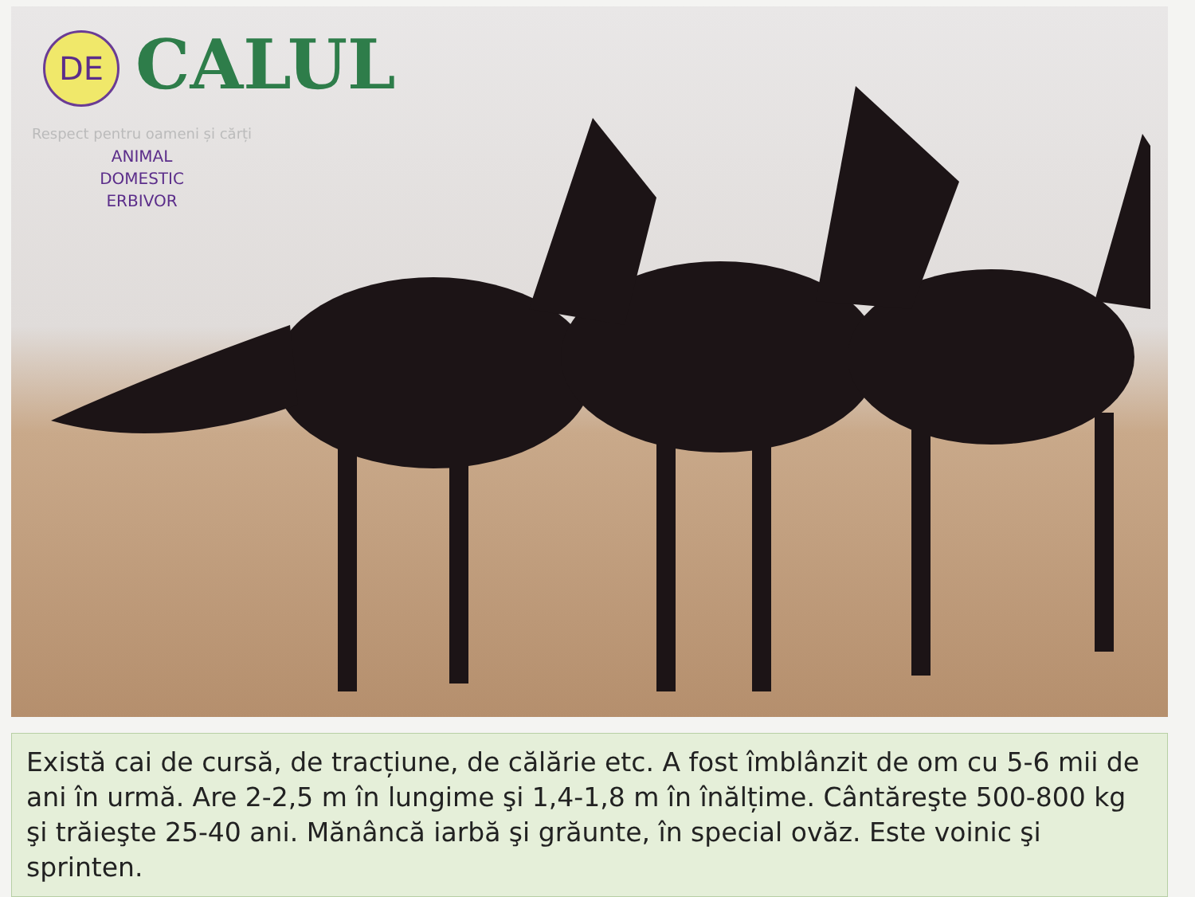DE
CALUL
Respect pentru oameni și cărți
ANIMAL
DOMESTIC
ERBIVOR
Există cai de cursă, de tracțiune, de călărie etc. A fost îmblânzit de om cu 5-6 mii de ani în urmă. Are 2-2,5 m în lungime şi 1,4-1,8 m în înălțime. Cântăreşte 500-800 kg şi trăieşte 25-40 ani. Mănâncă iarbă şi grăunte, în special ovăz. Este voinic şi sprinten.